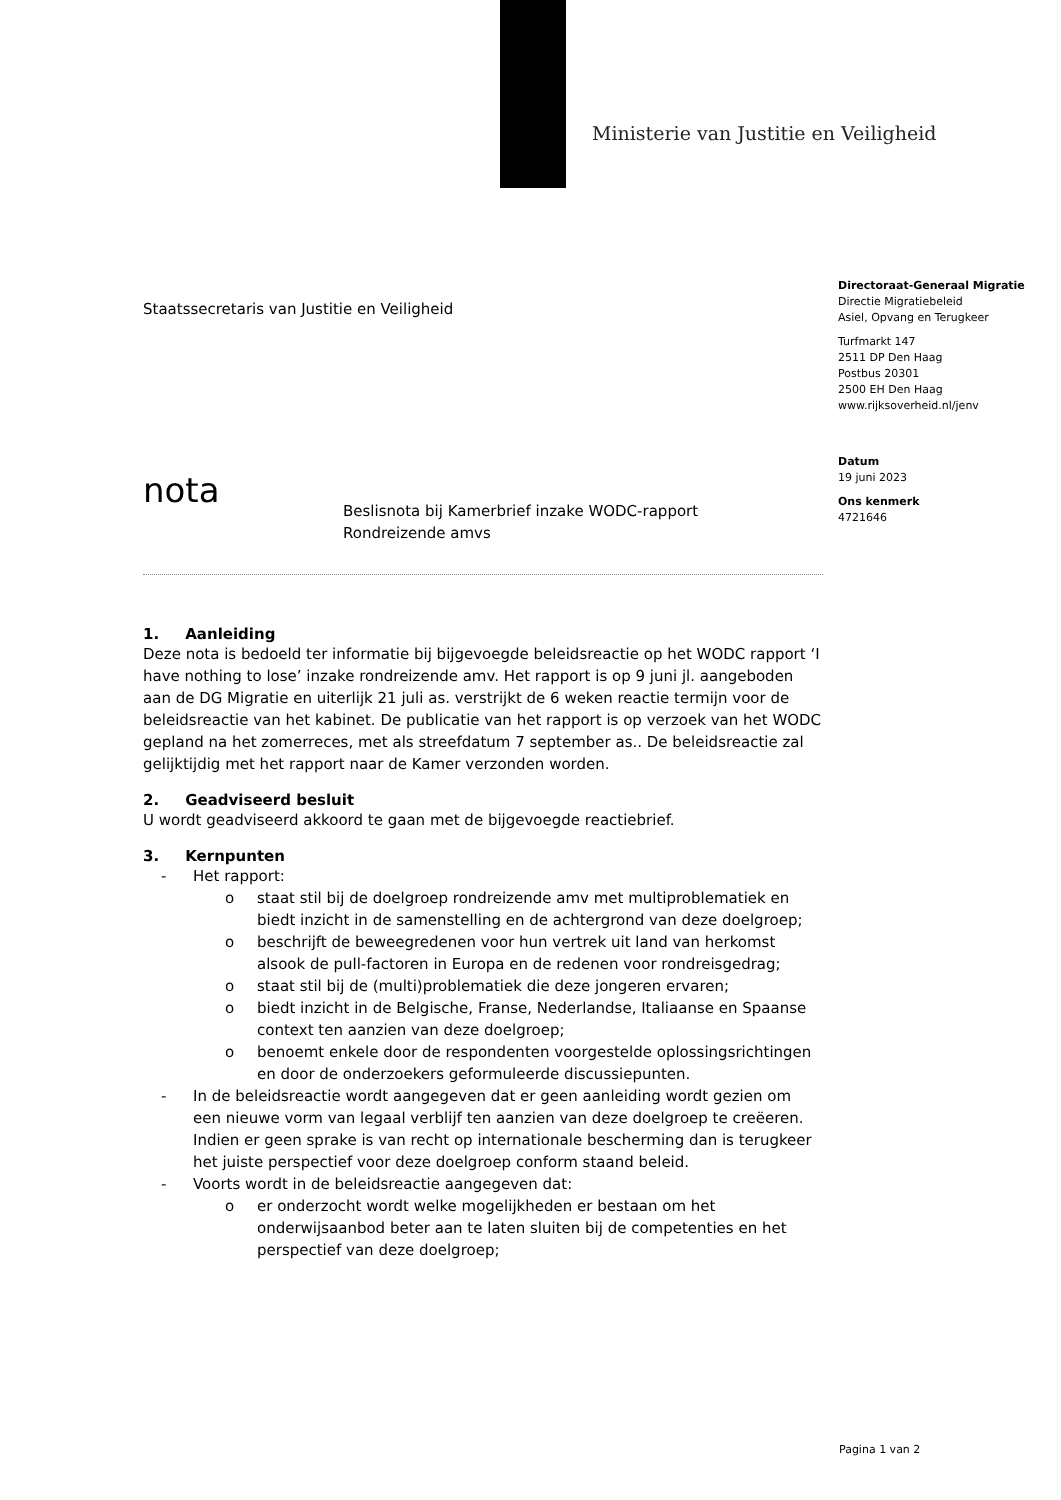Ministerie van Justitie en Veiligheid
Directoraat-Generaal Migratie
Directie Migratiebeleid
Asiel, Opvang en Terugkeer
Turfmarkt 147
2511 DP Den Haag
Postbus 20301
2500 EH Den Haag
www.rijksoverheid.nl/jenv
Datum
19 juni 2023
Ons kenmerk
4721646
Staatssecretaris van Justitie en Veiligheid
nota
Beslisnota bij Kamerbrief inzake WODC-rapport
Rondreizende amvs
1. Aanleiding
Deze nota is bedoeld ter informatie bij bijgevoegde beleidsreactie op het WODC rapport ‘I have nothing to lose’ inzake rondreizende amv. Het rapport is op 9 juni jl. aangeboden aan de DG Migratie en uiterlijk 21 juli as. verstrijkt de 6 weken reactie termijn voor de beleidsreactie van het kabinet. De publicatie van het rapport is op verzoek van het WODC gepland na het zomerreces, met als streefdatum 7 september as.. De beleidsreactie zal gelijktijdig met het rapport naar de Kamer verzonden worden.
2. Geadviseerd besluit
U wordt geadviseerd akkoord te gaan met de bijgevoegde reactiebrief.
3. Kernpunten
- Het rapport:
o staat stil bij de doelgroep rondreizende amv met multiproblematiek en biedt inzicht in de samenstelling en de achtergrond van deze doelgroep;
o beschrijft de beweegredenen voor hun vertrek uit land van herkomst alsook de pull-factoren in Europa en de redenen voor rondreisgedrag;
o staat stil bij de (multi)problematiek die deze jongeren ervaren;
o biedt inzicht in de Belgische, Franse, Nederlandse, Italiaanse en Spaanse context ten aanzien van deze doelgroep;
o benoemt enkele door de respondenten voorgestelde oplossingsrichtingen en door de onderzoekers geformuleerde discussiepunten.
- In de beleidsreactie wordt aangegeven dat er geen aanleiding wordt gezien om een nieuwe vorm van legaal verblijf ten aanzien van deze doelgroep te creëeren. Indien er geen sprake is van recht op internationale bescherming dan is terugkeer het juiste perspectief voor deze doelgroep conform staand beleid.
- Voorts wordt in de beleidsreactie aangegeven dat:
o er onderzocht wordt welke mogelijkheden er bestaan om het onderwijsaanbod beter aan te laten sluiten bij de competenties en het perspectief van deze doelgroep;
Pagina 1 van 2